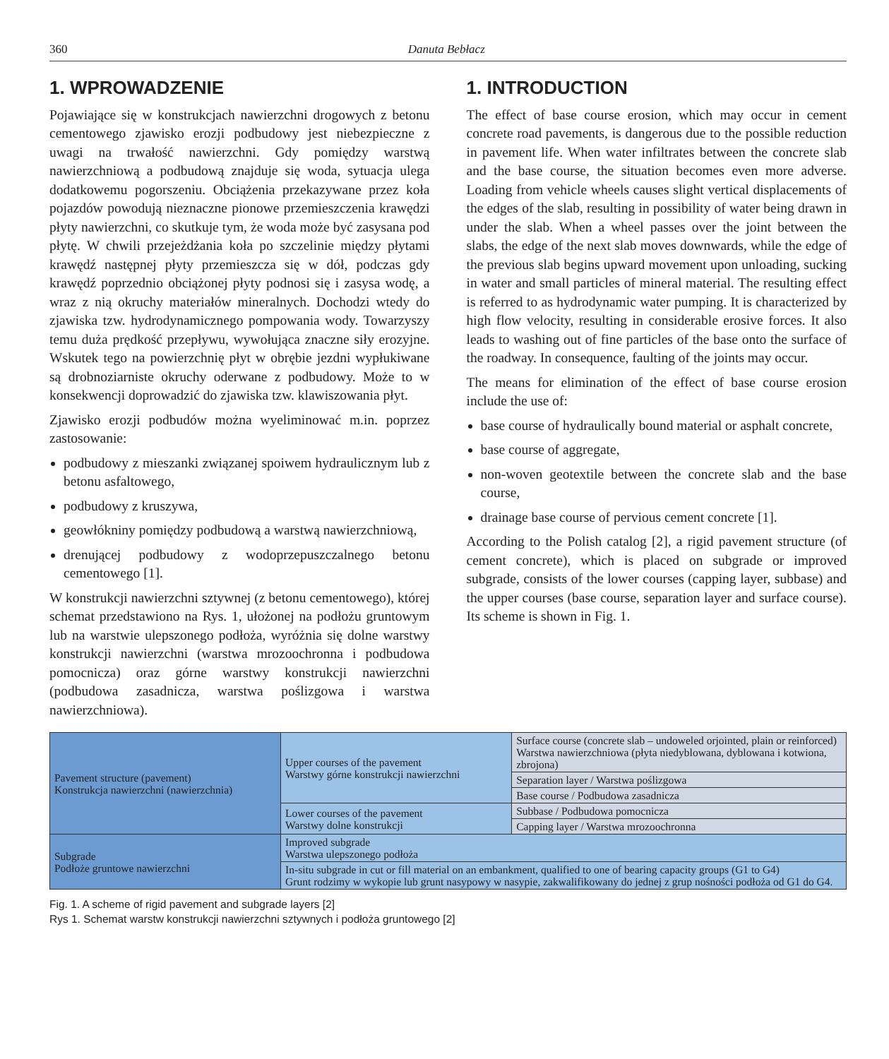360 Danuta Bebłacz
1. WPROWADZENIE
Pojawiające się w konstrukcjach nawierzchni drogowych z betonu cementowego zjawisko erozji podbudowy jest niebezpieczne z uwagi na trwałość nawierzchni. Gdy pomiędzy warstwą nawierzchniową a podbudową znajduje się woda, sytuacja ulega dodatkowemu pogorszeniu. Obciążenia przekazywane przez koła pojazdów powodują nieznaczne pionowe przemieszczenia krawędzi płyty nawierzchni, co skutkuje tym, że woda może być zasysana pod płytę. W chwili przejeżdżania koła po szczelinie między płytami krawędź następnej płyty przemieszcza się w dół, podczas gdy krawędź poprzednio obciążonej płyty podnosi się i zasysa wodę, a wraz z nią okruchy materiałów mineralnych. Dochodzi wtedy do zjawiska tzw. hydrodynamicznego pompowania wody. Towarzyszy temu duża prędkość przepływu, wywołująca znaczne siły erozyjne. Wskutek tego na powierzchnię płyt w obrębie jezdni wypłukiwane są drobnoziarniste okruchy oderwane z podbudowy. Może to w konsekwencji doprowadzić do zjawiska tzw. klawiszowania płyt.
Zjawisko erozji podbudów można wyeliminować m.in. poprzez zastosowanie:
podbudowy z mieszanki związanej spoiwem hydraulicznym lub z betonu asfaltowego,
podbudowy z kruszywa,
geowłókniny pomiędzy podbudową a warstwą nawierzchniową,
drenującej podbudowy z wodoprzepuszczalnego betonu cementowego [1].
W konstrukcji nawierzchni sztywnej (z betonu cementowego), której schemat przedstawiono na Rys. 1, ułożonej na podłożu gruntowym lub na warstwie ulepszonego podłoża, wyróżnia się dolne warstwy konstrukcji nawierzchni (warstwa mrozoochronna i podbudowa pomocnicza) oraz górne warstwy konstrukcji nawierzchni (podbudowa zasadnicza, warstwa poślizgowa i warstwa nawierzchniowa).
1. INTRODUCTION
The effect of base course erosion, which may occur in cement concrete road pavements, is dangerous due to the possible reduction in pavement life. When water infiltrates between the concrete slab and the base course, the situation becomes even more adverse. Loading from vehicle wheels causes slight vertical displacements of the edges of the slab, resulting in possibility of water being drawn in under the slab. When a wheel passes over the joint between the slabs, the edge of the next slab moves downwards, while the edge of the previous slab begins upward movement upon unloading, sucking in water and small particles of mineral material. The resulting effect is referred to as hydrodynamic water pumping. It is characterized by high flow velocity, resulting in considerable erosive forces. It also leads to washing out of fine particles of the base onto the surface of the roadway. In consequence, faulting of the joints may occur.
The means for elimination of the effect of base course erosion include the use of:
base course of hydraulically bound material or asphalt concrete,
base course of aggregate,
non-woven geotextile between the concrete slab and the base course,
drainage base course of pervious cement concrete [1].
According to the Polish catalog [2], a rigid pavement structure (of cement concrete), which is placed on subgrade or improved subgrade, consists of the lower courses (capping layer, subbase) and the upper courses (base course, separation layer and surface course). Its scheme is shown in Fig. 1.
| Pavement structure (pavement) Konstrukcja nawierzchni (nawierzchnia) | Upper courses of the pavement Warstwy górne konstrukcji nawierzchni | Surface course (concrete slab – undoweled orjointed, plain or reinforced) Warstwa nawierzchniowa (płyta niedyblowana, dyblowana i kotwiona, zbrojona) |
| | | Separation layer / Warstwa poślizgowa |
| | | Base course / Podbudowa zasadnicza |
| | Lower courses of the pavement Warstwy dolne konstrukcji | Subbase / Podbudowa pomocnicza |
| | | Capping layer / Warstwa mrozoochronna |
| Subgrade Podłoże gruntowe nawierzchni | Improved subgrade Warstwa ulepszonego podłoża | |
| | In-situ subgrade in cut or fill material on an embankment, qualified to one of bearing capacity groups (G1 to G4) Grunt rodzimy w wykopie lub grunt nasypowy w nasypie, zakwalifikowany do jednej z grup nośności podłoża od G1 do G4. | |
Fig. 1. A scheme of rigid pavement and subgrade layers [2]
Rys 1. Schemat warstw konstrukcji nawierzchni sztywnych i podłoża gruntowego [2]